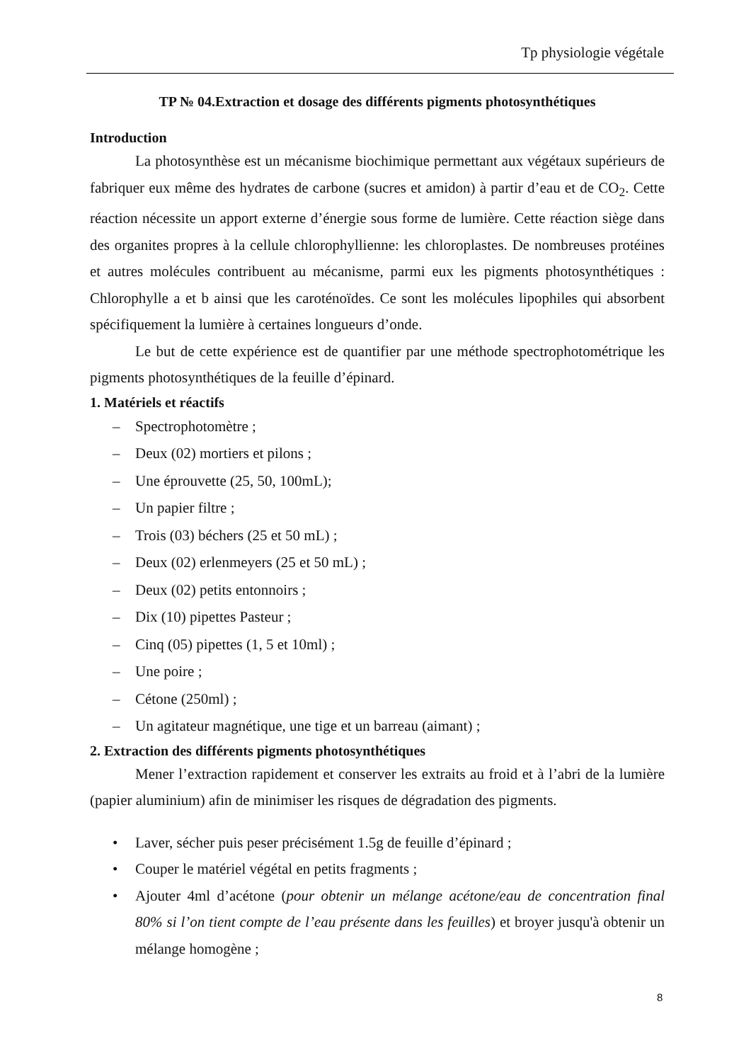Tp physiologie végétale
TP № 04.Extraction et dosage des différents pigments photosynthétiques
Introduction
La photosynthèse est un mécanisme biochimique permettant aux végétaux supérieurs de fabriquer eux même des hydrates de carbone (sucres et amidon) à partir d’eau et de CO<sub>2</sub>. Cette réaction nécessite un apport externe d’énergie sous forme de lumière. Cette réaction siège dans des organites propres à la cellule chlorophyllienne: les chloroplastes. De nombreuses protéines et autres molécules contribuent au mécanisme, parmi eux les pigments photosynthétiques : Chlorophylle a et b ainsi que les caroténoïdes. Ce sont les molécules lipophiles qui absorbent spécifiquement la lumière à certaines longueurs d’onde.
Le but de cette expérience est de quantifier par une méthode spectrophotométrique les pigments photosynthétiques de la feuille d’épinard.
1. Matériels et réactifs
Spectrophotomètre ;
Deux (02) mortiers et pilons ;
Une éprouvette (25, 50, 100mL);
Un papier filtre ;
Trois (03) béchers (25 et 50 mL) ;
Deux (02) erlenmeyers (25 et 50 mL) ;
Deux (02) petits entonnoirs ;
Dix (10) pipettes Pasteur ;
Cinq (05) pipettes (1, 5 et 10ml) ;
Une poire ;
Cétone (250ml) ;
Un agitateur magnétique, une tige et un barreau (aimant) ;
2. Extraction des différents pigments photosynthétiques
Mener l’extraction rapidement et conserver les extraits au froid et à l’abri de la lumière (papier aluminium) afin de minimiser les risques de dégradation des pigments.
Laver, sécher puis peser précisément 1.5g de feuille d’épinard ;
Couper le matériel végétal en petits fragments ;
Ajouter 4ml d’acétone (pour obtenir un mélange acétone/eau de concentration final 80% si l’on tient compte de l’eau présente dans les feuilles) et broyer jusqu'à obtenir un mélange homogène ;
8